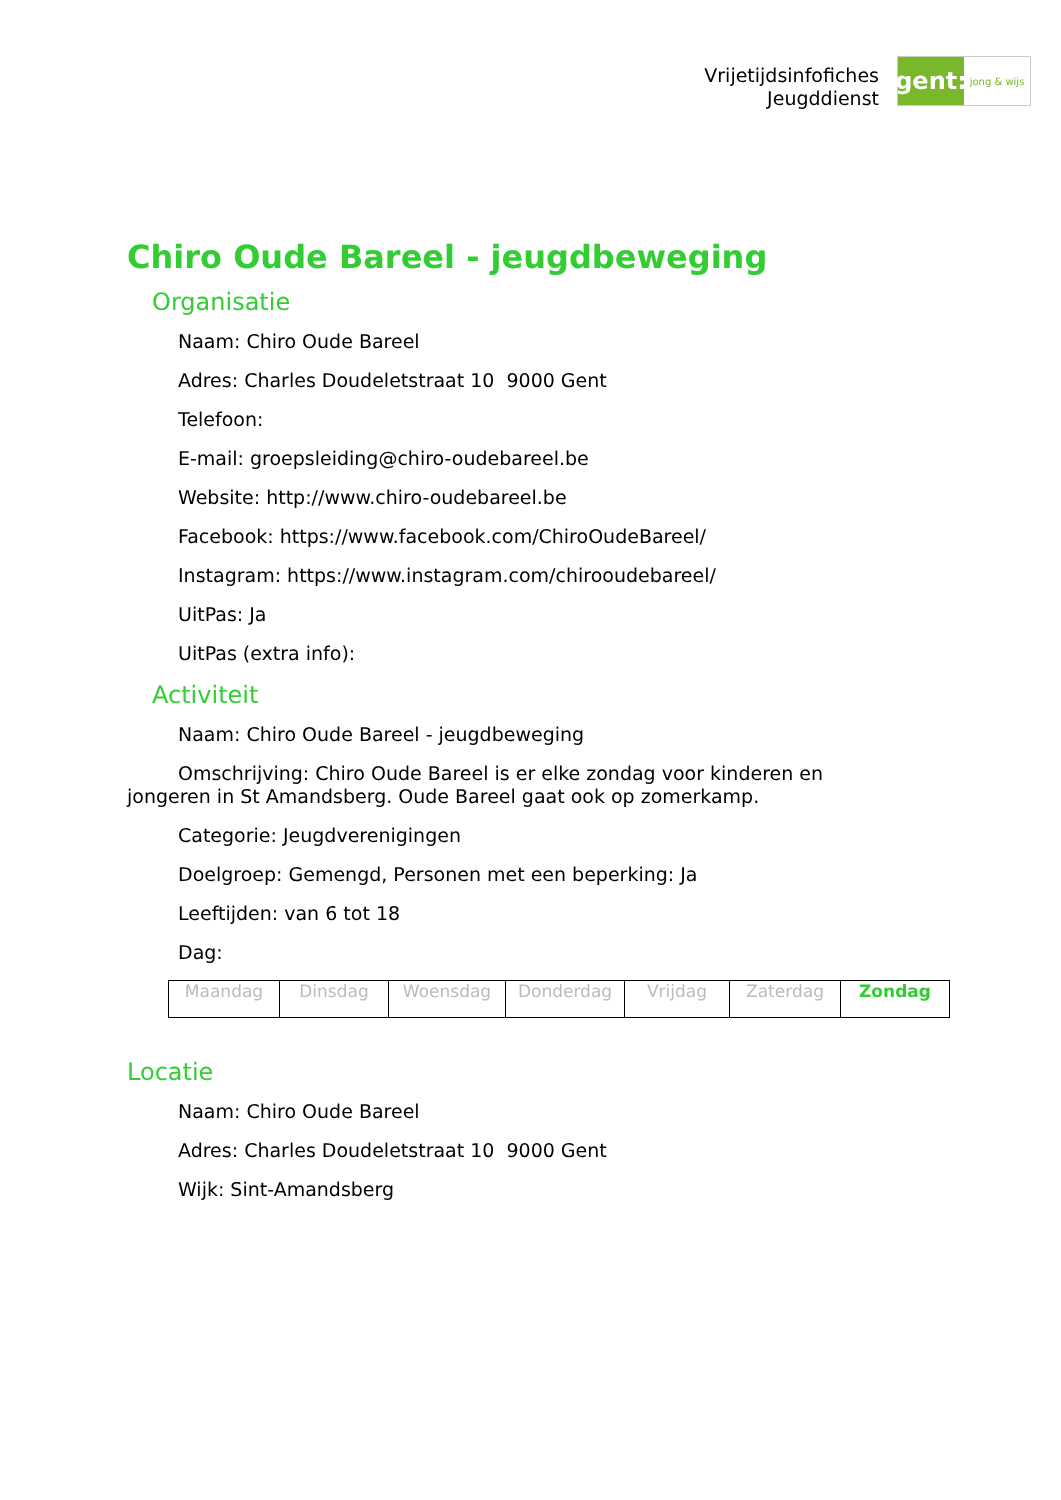Vrijetijdsinfofiches
Jeugddienst
gent:
jong & wijs
Chiro Oude Bareel - jeugdbeweging
Organisatie
Naam: Chiro Oude Bareel
Adres: Charles Doudeletstraat 10 9000 Gent
Telefoon:
E-mail: groepsleiding@chiro-oudebareel.be
Website: http://www.chiro-oudebareel.be
Facebook: https://www.facebook.com/ChiroOudeBareel/
Instagram: https://www.instagram.com/chirooudebareel/
UitPas: Ja
UitPas (extra info):
Activiteit
Naam: Chiro Oude Bareel - jeugdbeweging
Omschrijving: Chiro Oude Bareel is er elke zondag voor kinderen en jongeren in St Amandsberg. Oude Bareel gaat ook op zomerkamp.
Categorie: Jeugdverenigingen
Doelgroep: Gemengd, Personen met een beperking: Ja
Leeftijden: van 6 tot 18
Dag:
| Maandag | Dinsdag | Woensdag | Donderdag | Vrijdag | Zaterdag | Zondag |
Locatie
Naam: Chiro Oude Bareel
Adres: Charles Doudeletstraat 10 9000 Gent
Wijk: Sint-Amandsberg